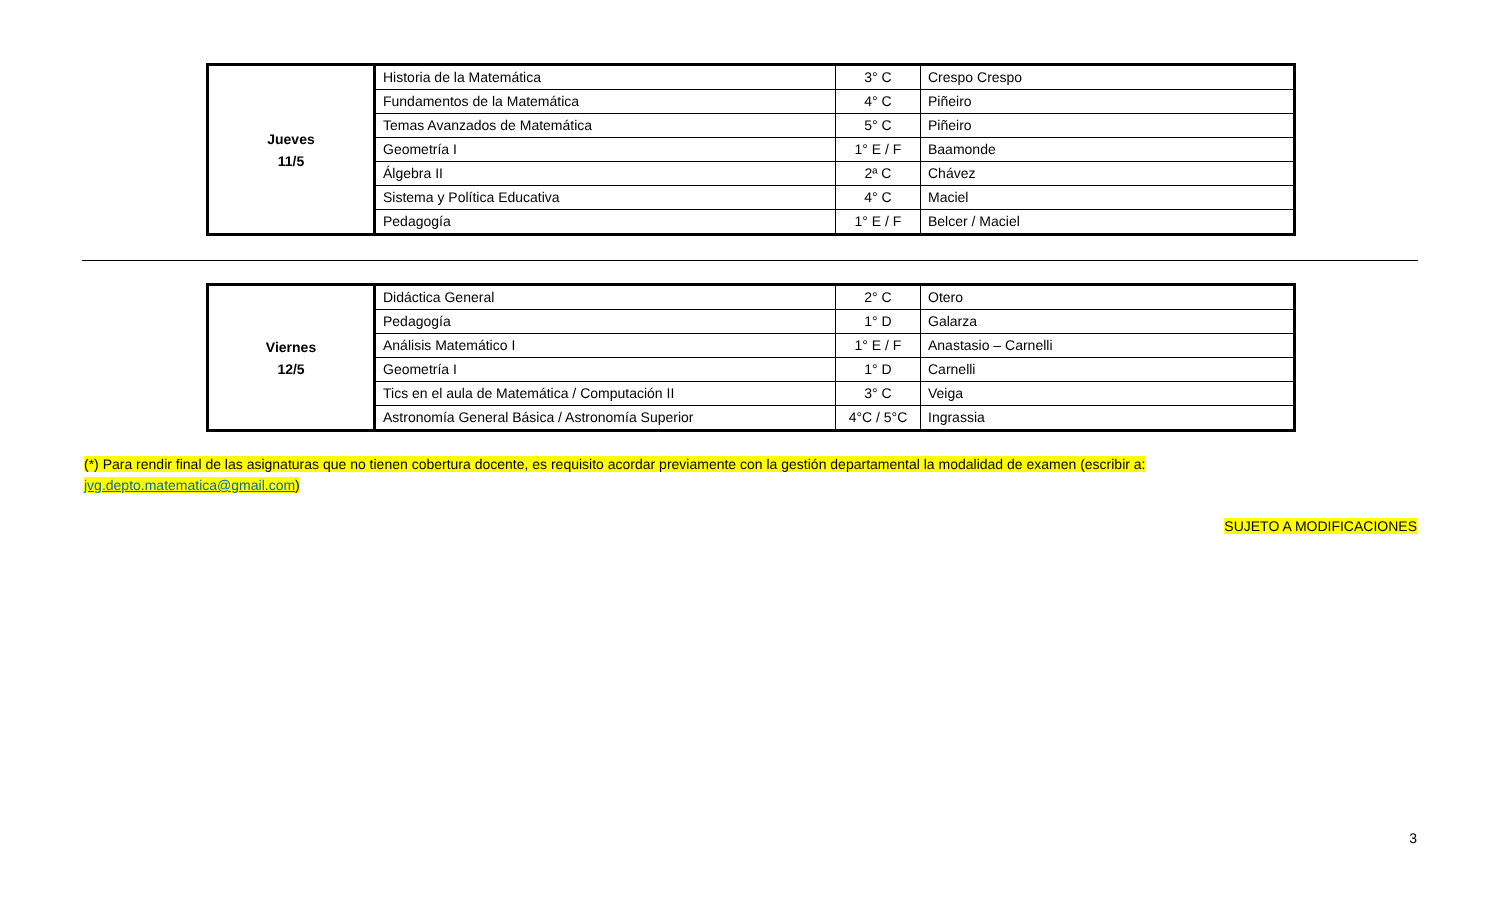| Jueves 11/5 | Historia de la Matemática | 3° C | Crespo Crespo |
| | Fundamentos de la Matemática | 4° C | Piñeiro |
| | Temas Avanzados de Matemática | 5° C | Piñeiro |
| | Geometría I | 1° E / F | Baamonde |
| | Álgebra II | 2ª C | Chávez |
| | Sistema y Política Educativa | 4° C | Maciel |
| | Pedagogía | 1° E / F | Belcer / Maciel |
| Viernes 12/5 | Didáctica General | 2° C | Otero |
| | Pedagogía | 1° D | Galarza |
| | Análisis Matemático I | 1° E / F | Anastasio – Carnelli |
| | Geometría I | 1° D | Carnelli |
| | Tics en el aula de Matemática / Computación II | 3° C | Veiga |
| | Astronomía General Básica / Astronomía Superior | 4°C / 5°C | Ingrassia |
(*) Para rendir final de las asignaturas que no tienen cobertura docente, es requisito acordar previamente con la gestión departamental la modalidad de examen (escribir a: jvg.depto.matematica@gmail.com)
SUJETO A MODIFICACIONES
3